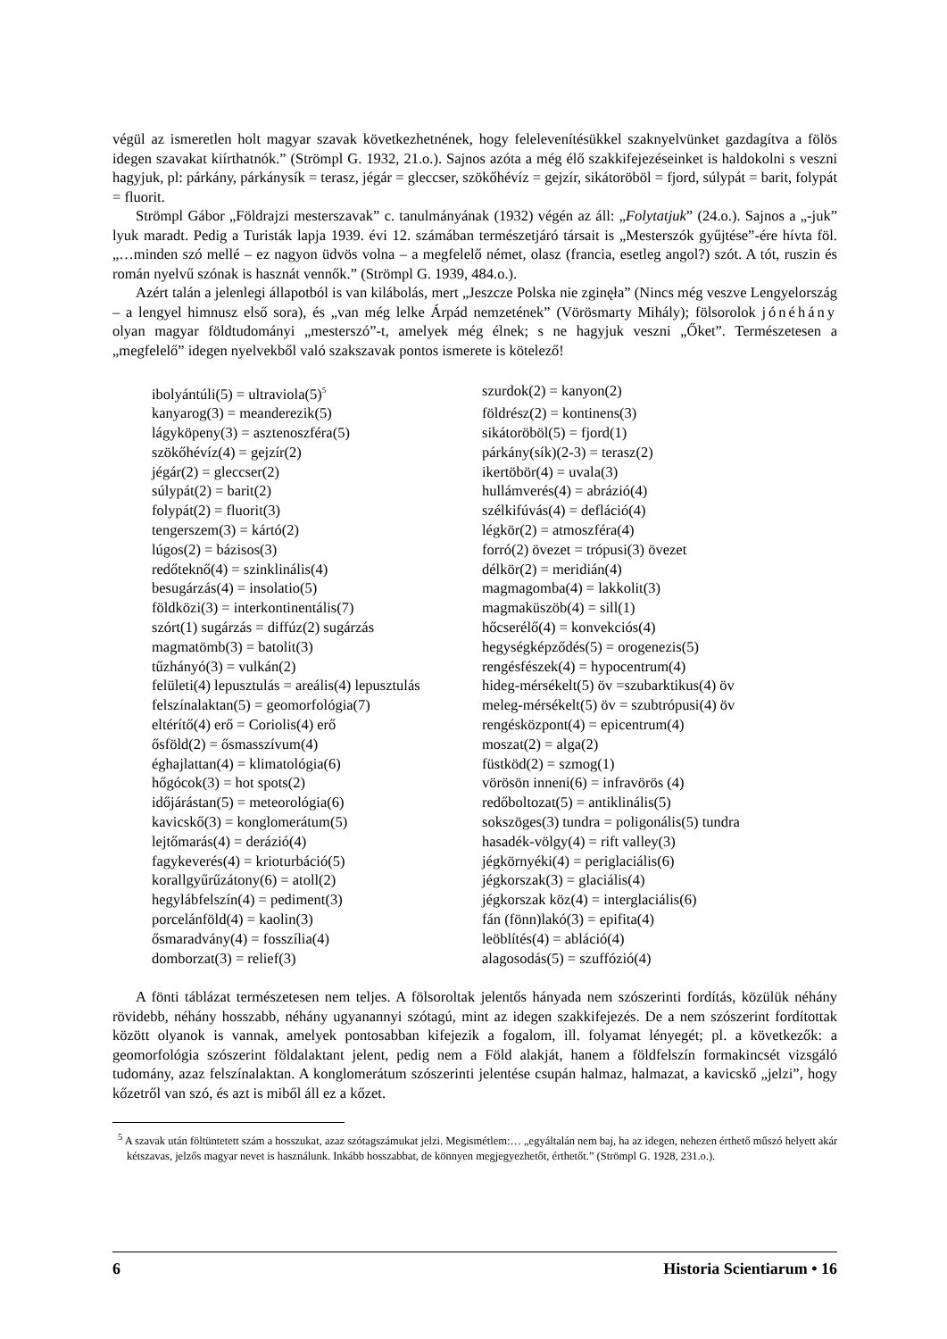végül az ismeretlen holt magyar szavak következhetnének, hogy felelevenítésükkel szaknyelvünket gazdagítva a fölös idegen szavakat kiírthatnók.” (Strömpl G. 1932, 21.o.). Sajnos azóta a még élő szakkifejezéseinket is haldokolni s veszni hagyjuk, pl: párkány, párkánysík = terasz, jégár = gleccser, szökőhévíz = gejzír, sikátoröböl = fjord, súlypát = barit, folypát = fluorit.
Strömpl Gábor „Földrajzi mesterszavak” c. tanulmányának (1932) végén az áll: „Folytatjuk” (24.o.). Sajnos a „-juk” lyuk maradt. Pedig a Turisták lapja 1939. évi 12. számában természetjáró társait is „Mesterszók gyűjtése”-ére hívta föl. „…minden szó mellé – ez nagyon üdvös volna – a megfelelő német, olasz (francia, esetleg angol?) szót. A tót, ruszin és román nyelvű szónak is hasznát vennők.” (Strömpl G. 1939, 484.o.).
Azért talán a jelenlegi állapotból is van kilábolás, mert „Jeszcze Polska nie zginęła” (Nincs még veszve Lengyelország – a lengyel himnusz első sora), és „van még lelke Árpád nemzetének” (Vörösmarty Mihály); fölsorolok jónéhány olyan magyar földtudományi „mesterszó”-t, amelyek még élnek; s ne hagyjuk veszni „Őket”. Természetesen a „megfelelő” idegen nyelvekből való szakszavak pontos ismerete is kötelező!
| ibolyántúli(5) = ultraviola(5)<sup>5</sup> | szurdok(2) = kanyon(2) |
| kanyarog(3) = meanderezik(5) | földrész(2) = kontinens(3) |
| lágyköpeny(3) = asztenoszféra(5) | sikátoröböl(5) = fjord(1) |
| szökőhévíz(4) = gejzír(2) | párkány(sík)(2-3) = terasz(2) |
| jégár(2) = gleccser(2) | ikertöbör(4) = uvala(3) |
| súlypát(2) = barit(2) | hullámverés(4) = abrázió(4) |
| folypát(2) = fluorit(3) | szélkifúvás(4) = defláció(4) |
| tengerszem(3) = kártó(2) | légkör(2) = atmoszféra(4) |
| lúgos(2) = bázisos(3) | forró(2) övezet = trópusi(3) övezet |
| redőteknő(4) = szinklinális(4) | délkör(2) = meridián(4) |
| besugárzás(4) = insolatio(5) | magmagomba(4) = lakkolit(3) |
| földközi(3) = interkontinentális(7) | magmaküszöb(4) = sill(1) |
| szórt(1) sugárzás = diffúz(2) sugárzás | hőcserélő(4) = konvekciós(4) |
| magmatömb(3) = batolit(3) | hegységképződés(5) = orogenezis(5) |
| tűzhányó(3) = vulkán(2) | rengésfészek(4) = hypocentrum(4) |
| felületi(4) lepusztulás = areális(4) lepusztulás | hideg-mérsékelt(5) öv =szubarktikus(4) öv |
| felszínalaktan(5) = geomorfológia(7) | meleg-mérsékelt(5) öv = szubtrópusi(4) öv |
| eltérítő(4) erő = Coriolis(4) erő | rengésközpont(4) = epicentrum(4) |
| ősföld(2) = ősmasszívum(4) | moszat(2) = alga(2) |
| éghajlattan(4) = klimatológia(6) | füstköd(2) = szmog(1) |
| hőgócok(3) = hot spots(2) | vörösön inneni(6) = infravörös (4) |
| időjárástan(5) = meteorológia(6) | redőboltozat(5) = antiklinális(5) |
| kavicskő(3) = konglomerátum(5) | sokszöges(3) tundra = poligonális(5) tundra |
| lejtőmarás(4) = derázió(4) | hasadék-völgy(4) = rift valley(3) |
| fagykeverés(4) = krioturbáció(5) | jégkörnyéki(4) = periglaciális(6) |
| korallgyűrűzátony(6) = atoll(2) | jégkorszak(3) = glaciális(4) |
| hegylábfelszín(4) = pediment(3) | jégkorszak köz(4) = interglaciális(6) |
| porcelánföld(4) = kaolin(3) | fán (fönn)lakó(3) = epifita(4) |
| ősmaradvány(4) = fosszília(4) | leöblítés(4) = abláció(4) |
| domborzat(3) = relief(3) | alagosodás(5) = szuffózió(4) |
A fönti táblázat természetesen nem teljes. A fölsoroltak jelentős hányada nem szószerinti fordítás, közülük néhány rövidebb, néhány hosszabb, néhány ugyanannyi szótagú, mint az idegen szakkifejezés. De a nem szószerint fordítottak között olyanok is vannak, amelyek pontosabban kifejezik a fogalom, ill. folyamat lényegét; pl. a következők: a geomorfológia szószerint földalaktant jelent, pedig nem a Föld alakját, hanem a földfelszín formakincsét vizsgáló tudomány, azaz felszínalaktan. A konglomerátum szószerinti jelentése csupán halmaz, halmazat, a kavicskő „jelzi”, hogy kőzetről van szó, és azt is miből áll ez a kőzet.
<sup>5</sup> A szavak után föltüntetett szám a hosszukat, azaz szótagszámukat jelzi. Megismétlem:… „egyáltalán nem baj, ha az idegen, nehezen érthető műszó helyett akár kétszavas, jelzős magyar nevet is használunk. Inkább hosszabbat, de könnyen megjegyezhetőt, érthetőt.” (Strömpl G. 1928, 231.o.).
6 Historia Scientiarum • 16